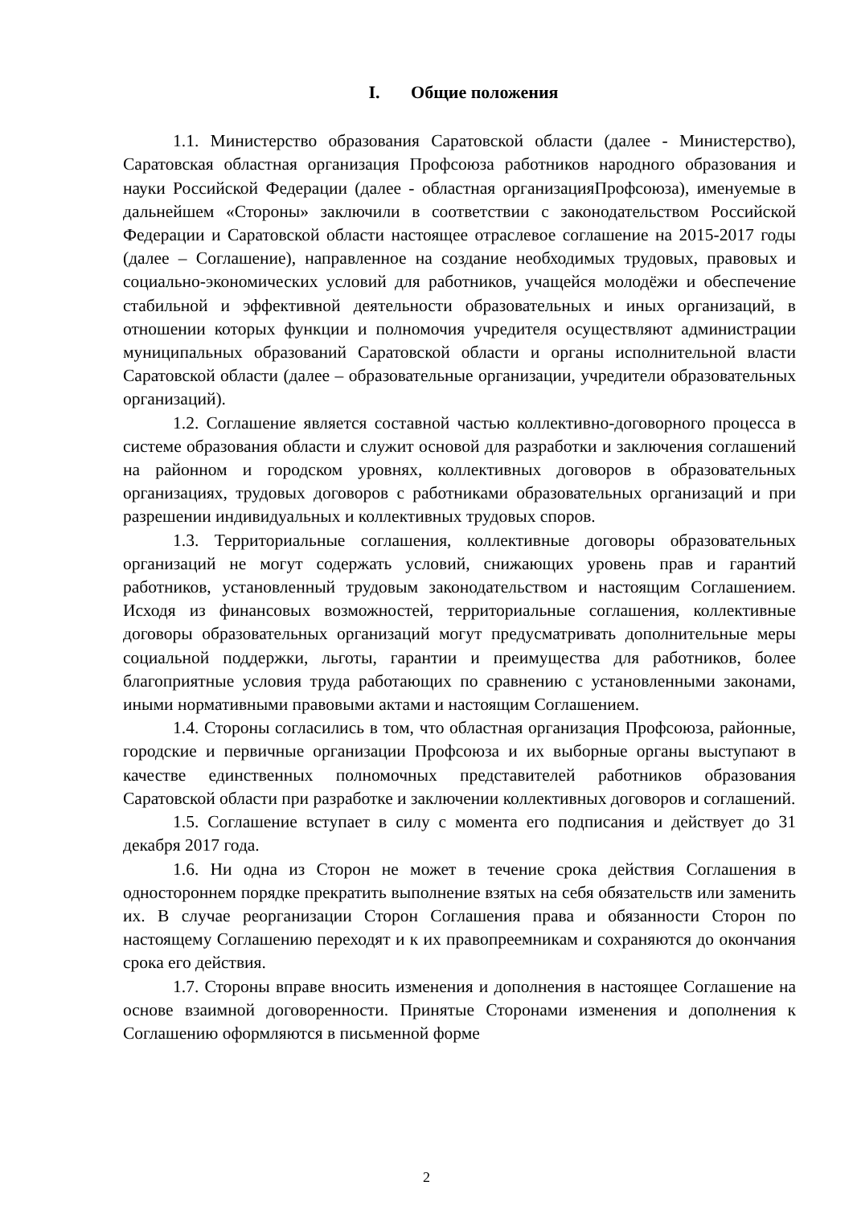I. Общие положения
1.1. Министерство образования Саратовской области (далее - Министерство), Саратовская областная организация Профсоюза работников народного образования и науки Российской Федерации (далее - областная организацияПрофсоюза), именуемые в дальнейшем «Стороны» заключили в соответствии с законодательством Российской Федерации и Саратовской области настоящее отраслевое соглашение на 2015-2017 годы (далее – Соглашение), направленное на создание необходимых трудовых, правовых и социально-экономических условий для работников, учащейся молодёжи и обеспечение стабильной и эффективной деятельности образовательных и иных организаций, в отношении которых функции и полномочия учредителя осуществляют администрации муниципальных образований Саратовской области и органы исполнительной власти Саратовской области (далее – образовательные организации, учредители образовательных организаций).
1.2. Соглашение является составной частью коллективно-договорного процесса в системе образования области и служит основой для разработки и заключения соглашений на районном и городском уровнях, коллективных договоров в образовательных организациях, трудовых договоров с работниками образовательных организаций и при разрешении индивидуальных и коллективных трудовых споров.
1.3. Территориальные соглашения, коллективные договоры образовательных организаций не могут содержать условий, снижающих уровень прав и гарантий работников, установленный трудовым законодательством и настоящим Соглашением. Исходя из финансовых возможностей, территориальные соглашения, коллективные договоры образовательных организаций могут предусматривать дополнительные меры социальной поддержки, льготы, гарантии и преимущества для работников, более благоприятные условия труда работающих по сравнению с установленными законами, иными нормативными правовыми актами и настоящим Соглашением.
1.4. Стороны согласились в том, что областная организация Профсоюза, районные, городские и первичные организации Профсоюза и их выборные органы выступают в качестве единственных полномочных представителей работников образования Саратовской области при разработке и заключении коллективных договоров и соглашений.
1.5. Соглашение вступает в силу с момента его подписания и действует до 31 декабря 2017 года.
1.6. Ни одна из Сторон не может в течение срока действия Соглашения в одностороннем порядке прекратить выполнение взятых на себя обязательств или заменить их. В случае реорганизации Сторон Соглашения права и обязанности Сторон по настоящему Соглашению переходят и к их правопреемникам и сохраняются до окончания срока его действия.
1.7. Стороны вправе вносить изменения и дополнения в настоящее Соглашение на основе взаимной договоренности. Принятые Сторонами изменения и дополнения к Соглашению оформляются в письменной форме
2